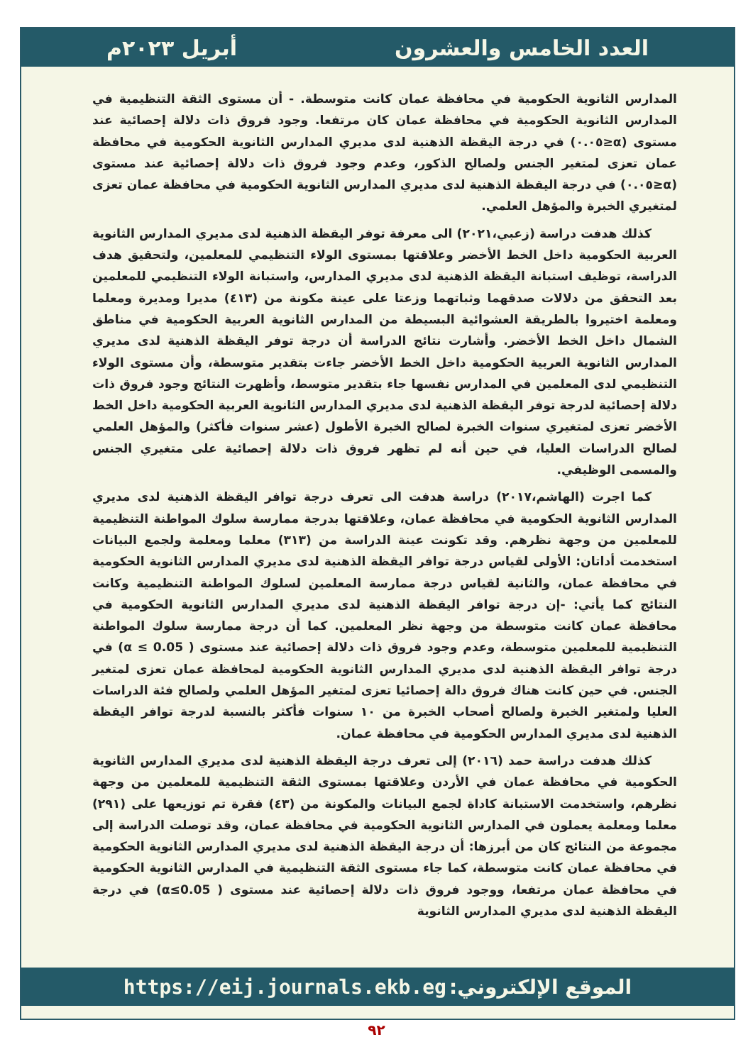العدد الخامس والعشرون أبريل ٢٠٢٣م
المدارس الثانوية الحكومية في محافظة عمان كانت متوسطة. - أن مستوى الثقة التنظيمية في المدارس الثانوية الحكومية في محافظة عمان كان مرتفعا. وجود فروق ذات دلالة إحصائية عند مستوى (α≤٠.٠٥) في درجة اليقظة الذهنية لدى مديري المدارس الثانوية الحكومية في محافظة عمان تعزى لمتغير الجنس ولصالح الذكور، وعدم وجود فروق ذات دلالة إحصائية عند مستوى (α≤٠.٠٥) في درجة اليقظة الذهنية لدى مديري المدارس الثانوية الحكومية في محافظة عمان تعزى لمتغيري الخبرة والمؤهل العلمي.
كذلك هدفت دراسة (زعبي،٢٠٢١) الى معرفة توفر اليقظة الذهنية لدى مديري المدارس الثانوية العربية الحكومية داخل الخط الأخضر وعلاقتها بمستوى الولاء التنظيمي للمعلمين، ولتحقيق هدف الدراسة، توظيف استبانة اليقظة الذهنية لدى مديري المدارس، واستبانة الولاء التنظيمي للمعلمين بعد التحقق من دلالات صدقهما وثباتهما وزعتا على عينة مكونة من (٤١٣) مديرا ومديرة ومعلما ومعلمة اختيروا بالطريقة العشوائية البسيطة من المدارس الثانوية العربية الحكومية في مناطق الشمال داخل الخط الأخضر. وأشارت نتائج الدراسة أن درجة توفر اليقظة الذهنية لدى مديري المدارس الثانوية العربية الحكومية داخل الخط الأخضر جاءت بتقدير متوسطة، وأن مستوى الولاء التنظيمي لدى المعلمين في المدارس نفسها جاء بتقدير متوسط، وأظهرت النتائج وجود فروق ذات دلالة إحصائية لدرجة توفر اليقظة الذهنية لدى مديري المدارس الثانوية العربية الحكومية داخل الخط الأخضر تعزى لمتغيري سنوات الخبرة لصالح الخبرة الأطول (عشر سنوات فأكثر) والمؤهل العلمي لصالح الدراسات العليا، في حين أنه لم تظهر فروق ذات دلالة إحصائية على متغيري الجنس والمسمى الوظيفي.
كما اجرت (الهاشم،٢٠١٧) دراسة هدفت الى تعرف درجة توافر اليقظة الذهنية لدى مديري المدارس الثانوية الحكومية في محافظة عمان، وعلاقتها بدرجة ممارسة سلوك المواطنة التنظيمية للمعلمين من وجهة نظرهم. وقد تكونت عينة الدراسة من (٣١٣) معلما ومعلمة ولجمع البيانات استخدمت أداتان: الأولى لقياس درجة توافر اليقظة الذهنية لدى مديري المدارس الثانوية الحكومية في محافظة عمان، والثانية لقياس درجة ممارسة المعلمين لسلوك المواطنة التنظيمية وكانت النتائج كما يأتي: -إن درجة توافر اليقظة الذهنية لدى مديري المدارس الثانوية الحكومية في محافظة عمان كانت متوسطة من وجهة نظر المعلمين. كما أن درجة ممارسة سلوك المواطنة التنظيمية للمعلمين متوسطة، وعدم وجود فروق ذات دلالة إحصائية عند مستوى ( α ≤ 0.05) في درجة توافر اليقظة الذهنية لدى مديري المدارس الثانوية الحكومية لمحافظة عمان تعزى لمتغير الجنس. في حين كانت هناك فروق دالة إحصائيا تعزى لمتغير المؤهل العلمي ولصالح فئة الدراسات العليا ولمتغير الخبرة ولصالح أصحاب الخبرة من ١٠ سنوات فأكثر بالنسبة لدرجة توافر اليقظة الذهنية لدى مديري المدارس الحكومية في محافظة عمان.
كذلك هدفت دراسة حمد (٢٠١٦) إلى تعرف درجة اليقظة الذهنية لدى مديري المدارس الثانوية الحكومية في محافظة عمان في الأردن وعلاقتها بمستوى الثقة التنظيمية للمعلمين من وجهة نظرهم، واستخدمت الاستبانة كاداة لجمع البيانات والمكونة من (٤٣) فقرة تم توزيعها على (٢٩١) معلما ومعلمة يعملون في المدارس الثانوية الحكومية في محافظة عمان، وقد توصلت الدراسة إلى مجموعة من النتائج كان من أبرزها: أن درجة اليقظة الذهنية لدى مديري المدارس الثانوية الحكومية في محافظة عمان كانت متوسطة، كما جاء مستوى الثقة التنظيمية في المدارس الثانوية الحكومية في محافظة عمان مرتفعا، ووجود فروق ذات دلالة إحصائية عند مستوى ( α≤0.05) في درجة اليقظة الذهنية لدى مديري المدارس الثانوية
الموقع الإلكتروني: https://eij.journals.ekb.eg
٩٢